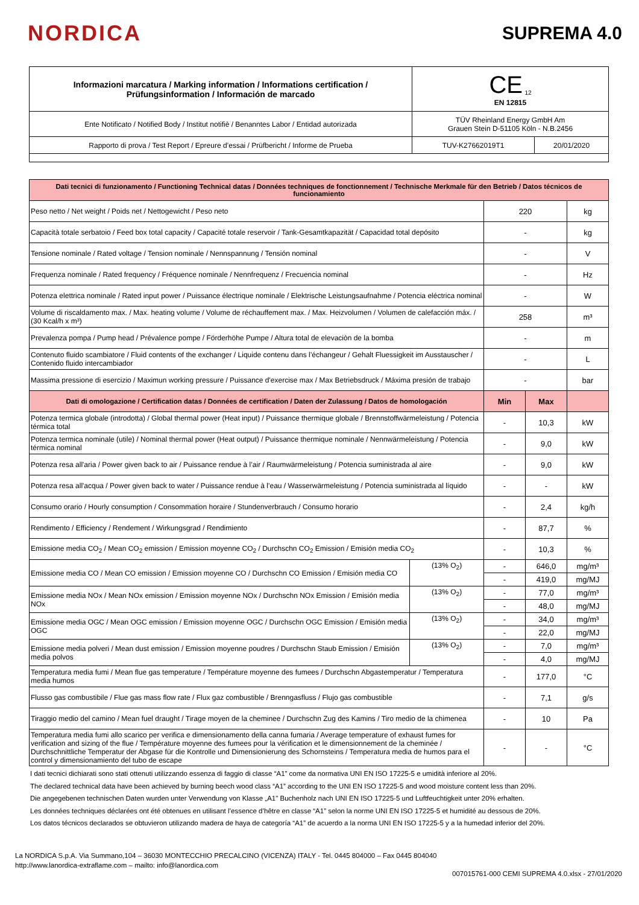NORDICA
SUPREMA 4.0
| Informazioni marcatura / Marking information / Informations certification / Prüfungsinformation / Información de marcado | CE <sub>12</sub> EN 12815 | |
| Ente Notificato / Notified Body / Institut notifiè / Benanntes Labor / Entidad autorizada | TÜV Rheinland Energy GmbH Am Grauen Stein D-51105 Köln - N.B.2456 | |
| Rapporto di prova / Test Report / Epreure d’essai / Prüfbericht / Informe de Prueba | TUV-K27662019T1 | 20/01/2020 |
| Dati tecnici di funzionamento / Functioning Technical datas / Données techniques de fonctionnement / Technische Merkmale für den Betrieb / Datos técnicos de funcionamiento | | | | |
| Peso netto / Net weight / Poids net / Nettogewicht / Peso neto | | 220 | | kg |
| Capacità totale serbatoio / Feed box total capacity / Capacité totale reservoir / Tank-Gesamtkapazität / Capacidad total depósito | | - | | kg |
| Tensione nominale / Rated voltage / Tension nominale / Nennspannung / Tensión nominal | | - | | V |
| Frequenza nominale / Rated frequency / Fréquence nominale / Nennfrequenz / Frecuencia nominal | | - | | Hz |
| Potenza elettrica nominale / Rated input power / Puissance électrique nominale / Elektrische Leistungsaufnahme / Potencia eléctrica nominal | | - | | W |
| Volume di riscaldamento max. / Max. heating volume / Volume de réchauffement max. / Max. Heizvolumen / Volumen de calefacción máx. / (30 Kcal/h x m³) | | 258 | | m³ |
| Prevalenza pompa / Pump head / Prévalence pompe / Förderhöhe Pumpe / Altura total de elevaciòn de la bomba | | - | | m |
| Contenuto fluido scambiatore / Fluid contents of the exchanger / Liquide contenu dans l’échangeur / Gehalt Fluessigkeit im Ausstauscher / Contenido fluido intercambiador | | - | | L |
| Massima pressione di esercizio / Maximun working pressure / Puissance d'exercise max / Max Betriebsdruck / Máxima presión de trabajo | | - | | bar |
| Dati di omologazione / Certification datas / Données de certification / Daten der Zulassung / Datos de homologación | | Min | Max | |
| Potenza termica globale (introdotta) / Global thermal power (Heat input) / Puissance thermique globale / Brennstoffwärmeleistung / Potencia térmica total | | - | 10,3 | kW |
| Potenza termica nominale (utile) / Nominal thermal power (Heat output) / Puissance thermique nominale / Nennwärmeleistung / Potencia térmica nominal | | - | 9,0 | kW |
| Potenza resa all'aria / Power given back to air / Puissance rendue à l’air / Raumwärmeleistung / Potencia suministrada al aire | | - | 9,0 | kW |
| Potenza resa all'acqua / Power given back to water / Puissance rendue à l’eau / Wasserwärmeleistung / Potencia suministrada al líquido | | - | - | kW |
| Consumo orario / Hourly consumption / Consommation horaire / Stundenverbrauch / Consumo horario | | - | 2,4 | kg/h |
| Rendimento / Efficiency / Rendement / Wirkungsgrad / Rendimiento | | - | 87,7 | % |
| Emissione media CO<sub>2</sub> / Mean CO<sub>2</sub> emission / Emission moyenne CO<sub>2</sub> / Durchschn CO<sub>2</sub> Emission / Emisión media CO<sub>2</sub> | | - | 10,3 | % |
| Emissione media CO / Mean CO emission / Emission moyenne CO / Durchschn CO Emission / Emisión media CO | (13% O<sub>2</sub>) | - | 646,0 | mg/m³ |
| | | - | 419,0 | mg/MJ |
| Emissione media NOx / Mean NOx emission / Emission moyenne NOx / Durchschn NOx Emission / Emisión media NOx | (13% O<sub>2</sub>) | - | 77,0 | mg/m³ |
| | | - | 48,0 | mg/MJ |
| Emissione media OGC / Mean OGC emission / Emission moyenne OGC / Durchschn OGC Emission / Emisión media OGC | (13% O<sub>2</sub>) | - | 34,0 | mg/m³ |
| | | - | 22,0 | mg/MJ |
| Emissione media polveri / Mean dust emission / Emission moyenne poudres / Durchschn Staub Emission / Emisión media polvos | (13% O<sub>2</sub>) | - | 7,0 | mg/m³ |
| | | - | 4,0 | mg/MJ |
| Temperatura media fumi / Mean flue gas temperature / Température moyenne des fumees / Durchschn Abgastemperatur / Temperatura media humos | | - | 177,0 | °C |
| Flusso gas combustibile / Flue gas mass flow rate / Flux gaz combustible / Brenngasfluss / Flujo gas combustible | | - | 7,1 | g/s |
| Tiraggio medio del camino / Mean fuel draught / Tirage moyen de la cheminee / Durchschn Zug des Kamins / Tiro medio de la chimenea | | - | 10 | Pa |
| Temperatura media fumi allo scarico per verifica e dimensionamento della canna fumaria / Average temperature of exhaust fumes for verification and sizing of the flue / Température moyenne des fumees pour la vérification et le dimensionnement de la cheminée / Durchschnittliche Temperatur der Abgase für die Kontrolle und Dimensionierung des Schornsteins / Temperatura media de humos para el control y dimensionamiento del tubo de escape | | - | - | °C |
I dati tecnici dichiarati sono stati ottenuti utilizzando essenza di faggio di classe “A1” come da normativa UNI EN ISO 17225-5 e umidità inferiore al 20%.
The declared technical data have been achieved by burning beech wood class “A1” according to the UNI EN ISO 17225-5 and wood moisture content less than 20%.
Die angegebenen technischen Daten wurden unter Verwendung von Klasse „A1" Buchenholz nach UNI EN ISO 17225-5 und Luftfeuchtigkeit unter 20% erhalten.
Les données techniques déclarées ont été obtenues en utilisant l’essence d’hêtre en classe “A1” selon la norme UNI EN ISO 17225-5 et humidité au dessous de 20%.
Los datos técnicos declarados se obtuvieron utilizando madera de haya de categoría “A1” de acuerdo a la norma UNI EN ISO 17225-5 y a la humedad inferior del 20%.
La NORDICA S.p.A. Via Summano,104 – 36030 MONTECCHIO PRECALCINO (VICENZA) ITALY - Tel. 0445 804000 – Fax 0445 804040
http://www.lanordica-extraflame.com – mailto: info@lanordica.com
007015761-000 CEMI SUPREMA 4.0.xlsx - 27/01/2020